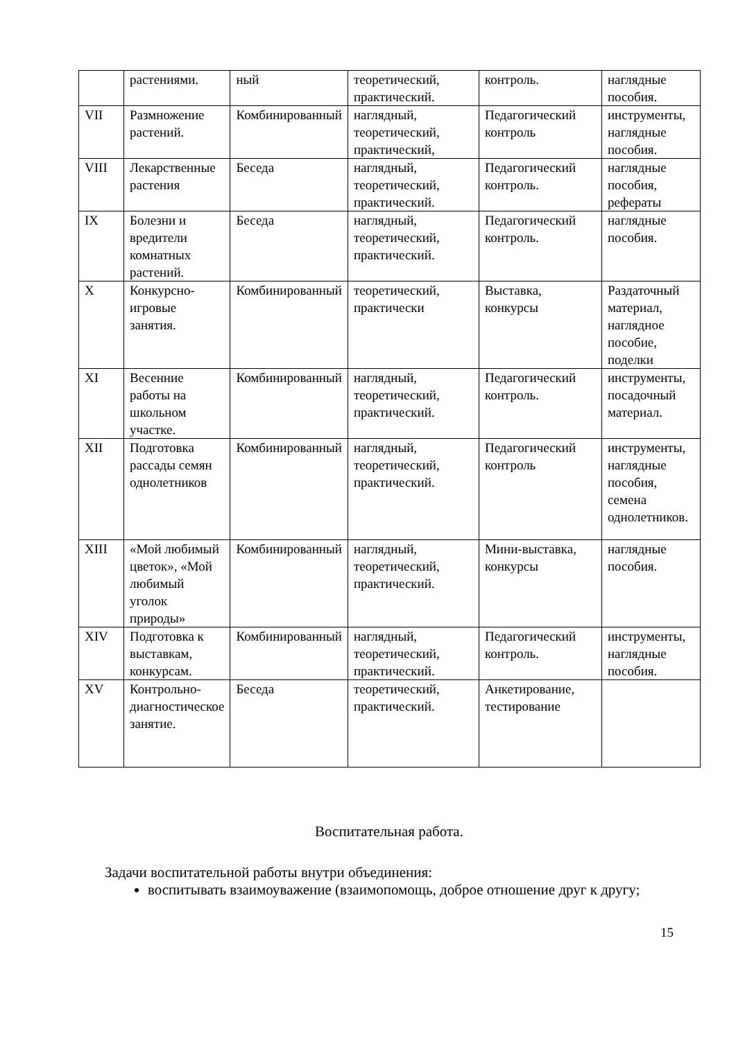| | растениями. | ный | теоретический, практический. | контроль. | наглядные пособия. |
| VII | Размножение растений. | Комбинированный | наглядный, теоретический, практический, | Педагогический контроль | инструменты, наглядные пособия. |
| VIII | Лекарственные растения | Беседа | наглядный, теоретический, практический. | Педагогический контроль. | наглядные пособия, рефераты |
| IX | Болезни и вредители комнатных растений. | Беседа | наглядный, теоретический, практический. | Педагогический контроль. | наглядные пособия. |
| X | Конкурсно-игровые занятия. | Комбинированный | теоретический, практически | Выставка, конкурсы | Раздаточный материал, наглядное пособие, поделки |
| XI | Весенние работы на школьном участке. | Комбинированный | наглядный, теоретический, практический. | Педагогический контроль. | инструменты, посадочный материал. |
| XII | Подготовка рассады семян однолетников | Комбинированный | наглядный, теоретический, практический. | Педагогический контроль | инструменты, наглядные пособия, семена однолетников. |
| XIII | «Мой любимый цветок», «Мой любимый уголок природы» | Комбинированный | наглядный, теоретический, практический. | Мини-выставка, конкурсы | наглядные пособия. |
| XIV | Подготовка к выставкам, конкурсам. | Комбинированный | наглядный, теоретический, практический. | Педагогический контроль. | инструменты, наглядные пособия. |
| XV | Контрольно-диагностическое занятие. | Беседа | теоретический, практический. | Анкетирование, тестирование | |
Воспитательная работа.
Задачи воспитательной работы внутри объединения:
воспитывать взаимоуважение (взаимопомощь, доброе отношение друг к другу;
15